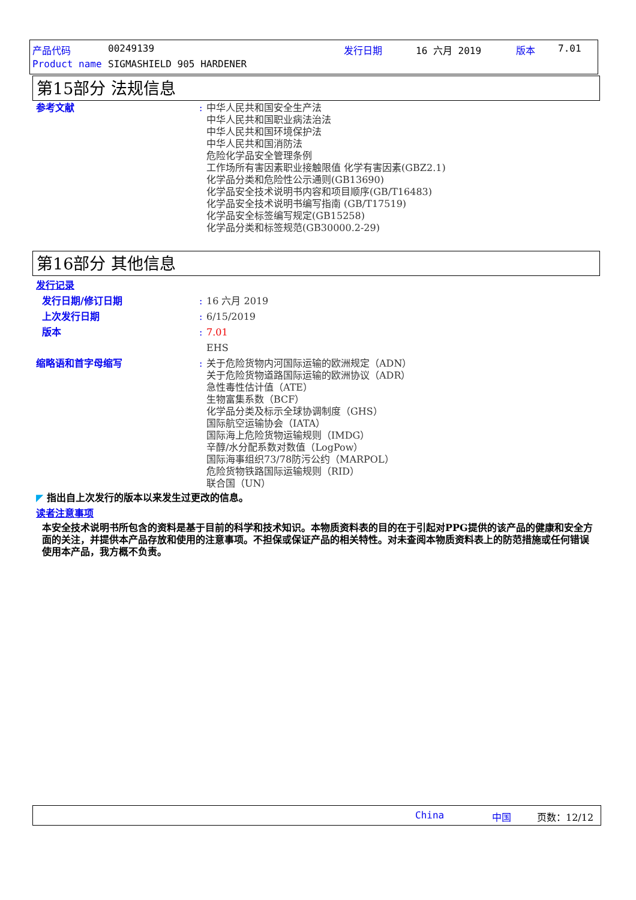产品代码 00249139 发行日期 16 六月 2019 版本 7.01
Product name SIGMASHIELD 905 HARDENER
第15部分 法规信息
参考文献 :
中华人民共和国安全生产法
中华人民共和国职业病法治法
中华人民共和国环境保护法
中华人民共和国消防法
危险化学品安全管理条例
工作场所有害因素职业接触限值 化学有害因素(GBZ2.1)
化学品分类和危险性公示通则(GB13690)
化学品安全技术说明书内容和项目顺序(GB/T16483)
化学品安全技术说明书编写指南 (GB/T17519)
化学品安全标签编写规定(GB15258)
化学品分类和标签规范(GB30000.2-29)
第16部分 其他信息
发行记录
发行日期/修订日期 : 16 六月 2019
上次发行日期 : 6/15/2019
版本 : 7.01
EHS
缩略语和首字母缩写 :
关于危险货物内河国际运输的欧洲规定（ADN）
关于危险货物道路国际运输的欧洲协议（ADR）
急性毒性估计值（ATE）
生物富集系数（BCF）
化学品分类及标示全球协调制度（GHS）
国际航空运输协会（IATA）
国际海上危险货物运输规则（IMDG）
辛醇/水分配系数对数值（LogPow）
国际海事组织73/78防污公约（MARPOL）
危险货物铁路国际运输规则（RID）
联合国（UN）
◤ 指出自上次发行的版本以来发生过更改的信息。
读者注意事项
本安全技术说明书所包含的资料是基于目前的科学和技术知识。本物质资料表的目的在于引起对PPG提供的该产品的健康和安全方面的关注，并提供本产品存放和使用的注意事项。不担保或保证产品的相关特性。对未查阅本物质资料表上的防范措施或任何错误使用本产品，我方概不负责。
China 中国 页数：12/12